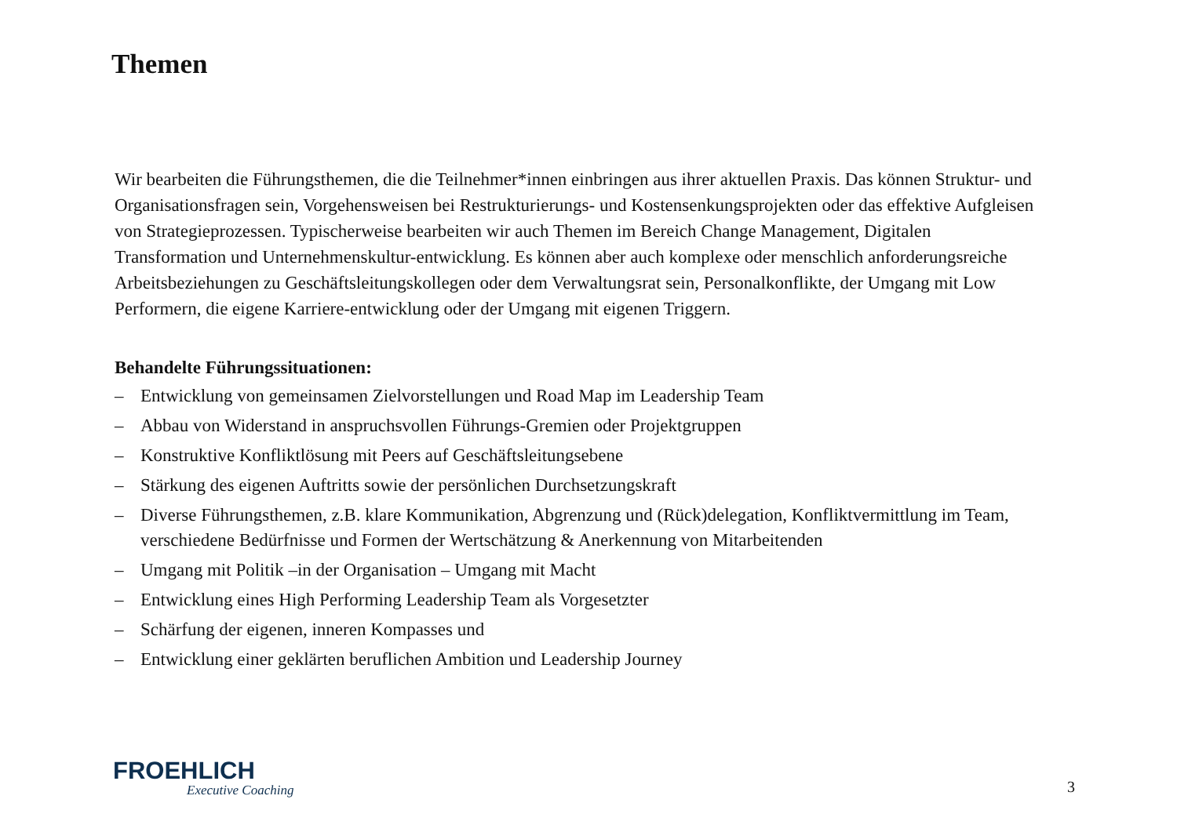Themen
Wir bearbeiten die Führungsthemen, die die Teilnehmer*innen einbringen aus ihrer aktuellen Praxis. Das können Struktur- und Organisationsfragen sein, Vorgehensweisen bei Restrukturierungs- und Kostensenkungsprojekten oder das effektive Aufgleisen von Strategieprozessen. Typischerweise bearbeiten wir auch Themen im Bereich Change Management, Digitalen Transformation und Unternehmenskultur-entwicklung. Es können aber auch komplexe oder menschlich anforderungsreiche Arbeitsbeziehungen zu Geschäftsleitungskollegen oder dem Verwaltungsrat sein, Personalkonflikte, der Umgang mit Low Performern, die eigene Karriere-entwicklung oder der Umgang mit eigenen Triggern.
Behandelte Führungssituationen:
– Entwicklung von gemeinsamen Zielvorstellungen und Road Map im Leadership Team
– Abbau von Widerstand in anspruchsvollen Führungs-Gremien oder Projektgruppen
– Konstruktive Konfliktlösung mit Peers auf Geschäftsleitungsebene
– Stärkung des eigenen Auftritts sowie der persönlichen Durchsetzungskraft
– Diverse Führungsthemen, z.B. klare Kommunikation, Abgrenzung und (Rück)delegation, Konfliktvermittlung im Team, verschiedene Bedürfnisse und Formen der Wertschätzung & Anerkennung von Mitarbeitenden
– Umgang mit Politik –in der Organisation – Umgang mit Macht
– Entwicklung eines High Performing Leadership Team als Vorgesetzter
– Schärfung der eigenen, inneren Kompasses und
– Entwicklung einer geklärten beruflichen Ambition und Leadership Journey
FROEHLICH
Executive Coaching
3